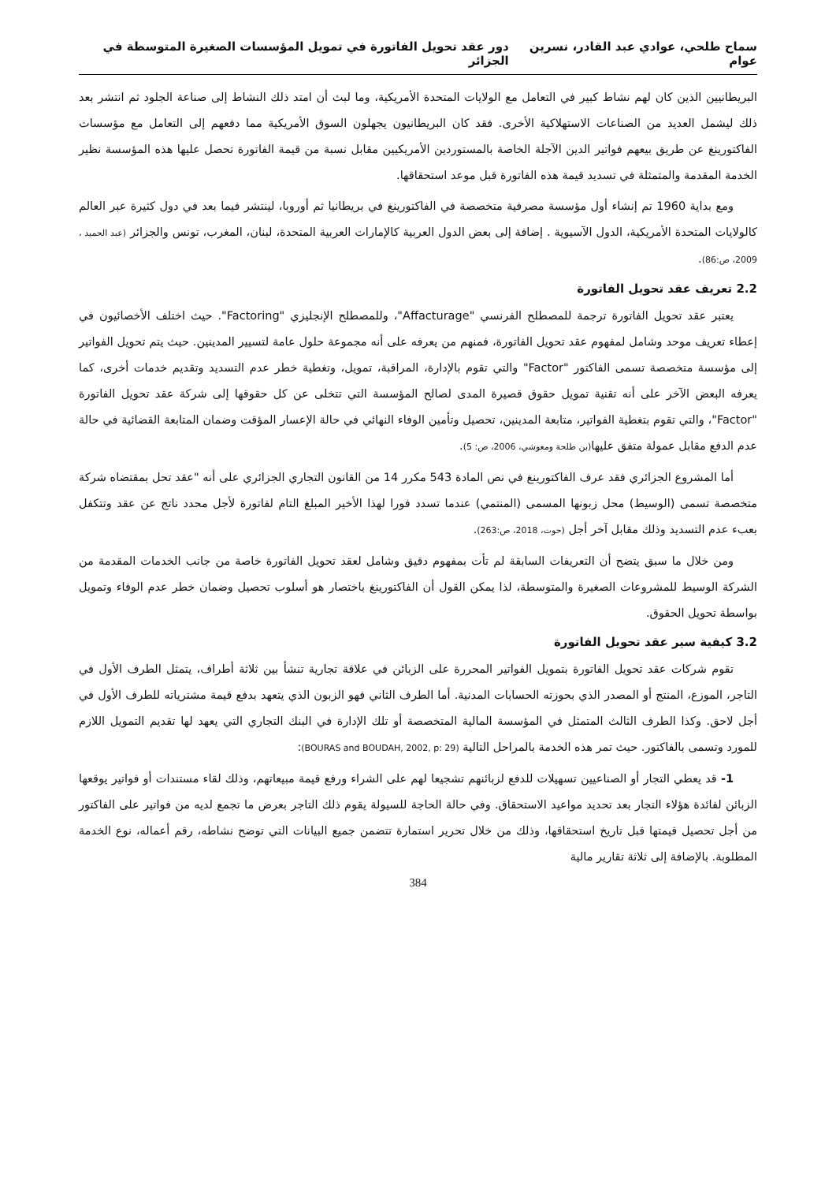سماح طلحي، عوادي عبد القادر، نسرين عوام دور عقد تحويل الفاتورة في تمويل المؤسسات الصغيرة المتوسطة في الجزائر
البريطانيين الذين كان لهم نشاط كبير في التعامل مع الولايات المتحدة الأمريكية، وما لبث أن امتد ذلك النشاط إلى صناعة الجلود ثم انتشر بعد ذلك ليشمل العديد من الصناعات الاستهلاكية الأخرى. فقد كان البريطانيون يجهلون السوق الأمريكية مما دفعهم إلى التعامل مع مؤسسات الفاكتورينغ عن طريق بيعهم فواتير الدين الآجلة الخاصة بالمستوردين الأمريكيين مقابل نسبة من قيمة الفاتورة تحصل عليها هذه المؤسسة نظير الخدمة المقدمة والمتمثلة في تسديد قيمة هذه الفاتورة قبل موعد استحقاقها.
ومع بداية 1960 تم إنشاء أول مؤسسة مصرفية متخصصة في الفاكتورينغ في بريطانيا ثم أوروبا، لينتشر فيما بعد في دول كثيرة عبر العالم كالولايات المتحدة الأمريكية، الدول الآسيوية . إضافة إلى بعض الدول العربية كالإمارات العربية المتحدة، لبنان، المغرب، تونس والجزائر (عبد الحميد ، 2009، ص:86).
2.2 تعريف عقد تحويل الفاتورة
يعتبر عقد تحويل الفاتورة ترجمة للمصطلح الفرنسي "Affacturage"، وللمصطلح الإنجليزي "Factoring". حيث اختلف الأخصائيون في إعطاء تعريف موحد وشامل لمفهوم عقد تحويل الفاتورة، فمنهم من يعرفه على أنه مجموعة حلول عامة لتسيير المدينين. حيث يتم تحويل الفواتير إلى مؤسسة متخصصة تسمى الفاكتور "Factor" والتي تقوم بالإدارة، المراقبة، تمويل، وتغطية خطر عدم التسديد وتقديم خدمات أخرى، كما يعرفه البعض الآخر على أنه تقنية تمويل حقوق قصيرة المدى لصالح المؤسسة التي تتخلى عن كل حقوقها إلى شركة عقد تحويل الفاتورة "Factor"، والتي تقوم بتغطية الفواتير، متابعة المدينين، تحصيل وتأمين الوفاء النهائي في حالة الإعسار المؤقت وضمان المتابعة القضائية في حالة عدم الدفع مقابل عمولة متفق عليها(بن طلحة ومعوشي، 2006، ص: 5).
أما المشروع الجزائري فقد عرف الفاكتورينغ في نص المادة 543 مكرر 14 من القانون التجاري الجزائري على أنه "عقد تحل بمقتضاه شركة متخصصة تسمى (الوسيط) محل زبونها المسمى (المنتمي) عندما تسدد فورا لهذا الأخير المبلغ التام لفاتورة لأجل محدد ناتج عن عقد وتتكفل بعبء عدم التسديد وذلك مقابل آخر أجل (حوت، 2018، ص:263).
ومن خلال ما سبق يتضح أن التعريفات السابقة لم تأت بمفهوم دقيق وشامل لعقد تحويل الفاتورة خاصة من جانب الخدمات المقدمة من الشركة الوسيط للمشروعات الصغيرة والمتوسطة، لذا يمكن القول أن الفاكتورينغ باختصار هو أسلوب تحصيل وضمان خطر عدم الوفاء وتمويل بواسطة تحويل الحقوق.
3.2 كيفية سير عقد تحويل الفاتورة
تقوم شركات عقد تحويل الفاتورة بتمويل الفواتير المحررة على الزبائن في علاقة تجارية تنشأ بين ثلاثة أطراف، يتمثل الطرف الأول في التاجر، الموزع، المنتج أو المصدر الذي بحوزته الحسابات المدنية. أما الطرف الثاني فهو الزبون الذي يتعهد بدفع قيمة مشترياته للطرف الأول في أجل لاحق. وكذا الطرف الثالث المتمثل في المؤسسة المالية المتخصصة أو تلك الإدارة في البنك التجاري التي يعهد لها تقديم التمويل اللازم للمورد وتسمى بالفاكتور. حيث تمر هذه الخدمة بالمراحل التالية (BOURAS and BOUDAH, 2002, p: 29):
1- قد يعطي التجار أو الصناعيين تسهيلات للدفع لزبائنهم تشجيعا لهم على الشراء ورفع قيمة مبيعاتهم، وذلك لقاء مستندات أو فواتير يوقعها الزبائن لفائدة هؤلاء التجار بعد تحديد مواعيد الاستحقاق. وفي حالة الحاجة للسيولة يقوم ذلك التاجر بعرض ما تجمع لديه من فواتير على الفاكتور من أجل تحصيل قيمتها قبل تاريخ استحقاقها، وذلك من خلال تحرير استمارة تتضمن جميع البيانات التي توضح نشاطه، رقم أعماله، نوع الخدمة المطلوبة. بالإضافة إلى ثلاثة تقارير مالية
384